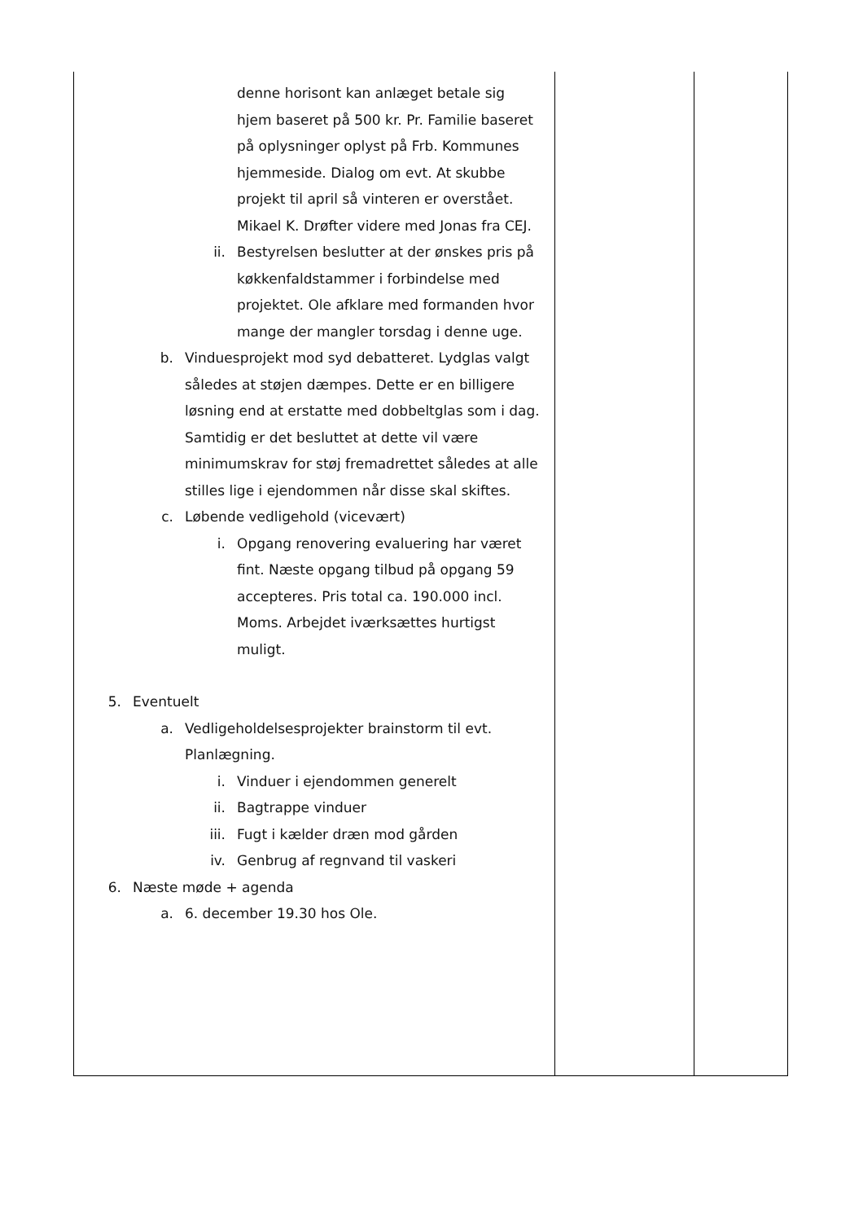| denne horisont kan anlæget betale sig hjem baseret på 500 kr. Pr. Familie baseret på oplysninger oplyst på Frb. Kommunes hjemmeside. Dialog om evt. At skubbe projekt til april så vinteren er overstået. Mikael K. Drøfter videre med Jonas fra CEJ. ii. Bestyrelsen beslutter at der ønskes pris på køkkenfaldstammer i forbindelse med projektet. Ole afklare med formanden hvor mange der mangler torsdag i denne uge. b. Vinduesprojekt mod syd debatteret. Lydglas valgt således at støjen dæmpes. Dette er en billigere løsning end at erstatte med dobbeltglas som i dag. Samtidig er det besluttet at dette vil være minimumskrav for støj fremadrettet således at alle stilles lige i ejendommen når disse skal skiftes. c. Løbende vedligehold (vicevært) i. Opgang renovering evaluering har været fint. Næste opgang tilbud på opgang 59 accepteres. Pris total ca. 190.000 incl. Moms. Arbejdet iværksættes hurtigst muligt. 5. Eventuelt a. Vedligeholdelsesprojekter brainstorm til evt. Planlægning. i. Vinduer i ejendommen generelt ii. Bagtrappe vinduer iii. Fugt i kælder dræn mod gården iv. Genbrug af regnvand til vaskeri 6. Næste møde + agenda a. 6. december 19.30 hos Ole. | | |